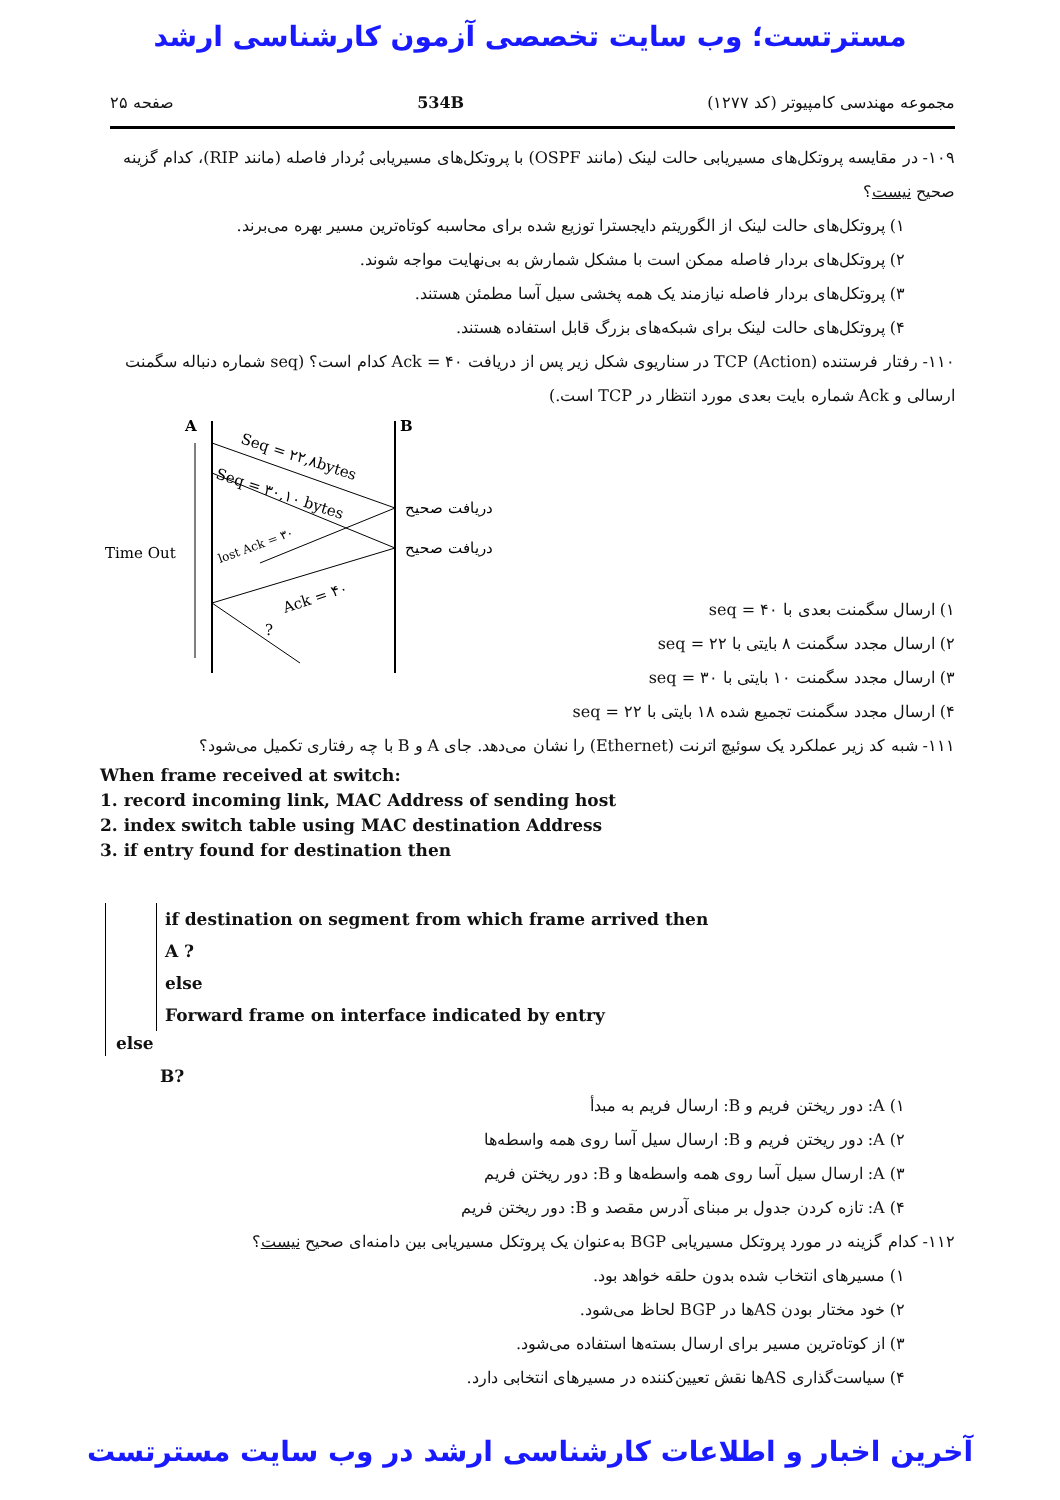مسترتست؛ وب سایت تخصصی آزمون کارشناسی ارشد
مجموعه مهندسی کامپیوتر (کد ۱۲۷۷) 534B صفحه ۲۵
۱۰۹- در مقایسه پروتکل‌های مسیریابی حالت لینک (مانند OSPF) با پروتکل‌های مسیریابی بُردار فاصله (مانند RIP)، کدام گزینه صحیح نیست؟
۱) پروتکل‌های حالت لینک از الگوریتم دایجسترا توزیع شده برای محاسبه کوتاه‌ترین مسیر بهره می‌برند.
۲) پروتکل‌های بردار فاصله ممکن است با مشکل شمارش به بی‌نهایت مواجه شوند.
۳) پروتکل‌های بردار فاصله نیازمند یک همه پخشی سیل آسا مطمئن هستند.
۴) پروتکل‌های حالت لینک برای شبکه‌های بزرگ قابل استفاده هستند.
۱۱۰- رفتار فرستنده TCP (Action) در سناریوی شکل زیر پس از دریافت Ack = ۴۰ کدام است؟ (seq شماره دنباله سگمنت ارسالی و Ack شماره بایت بعدی مورد انتظار در TCP است.)
A
B
Time Out
Seq = ۲۲,۸bytes
Seq = ۳۰,۱۰ bytes
lost Ack = ۳۰
Ack = ۴۰
?
دریافت صحیح
دریافت صحیح
۱) ارسال سگمنت بعدی با seq = ۴۰
۲) ارسال مجدد سگمنت ۸ بایتی با seq = ۲۲
۳) ارسال مجدد سگمنت ۱۰ بایتی با seq = ۳۰
۴) ارسال مجدد سگمنت تجمیع شده ۱۸ بایتی با seq = ۲۲
۱۱۱- شبه کد زیر عملکرد یک سوئیچ اترنت (Ethernet) را نشان می‌دهد. جای A و B با چه رفتاری تکمیل می‌شود؟
When frame received at switch:
1. record incoming link, MAC Address of sending host
2. index switch table using MAC destination Address
3. if entry found for destination then
if destination on segment from which frame arrived then
A ?
else
Forward frame on interface indicated by entry
else
B?
۱) A: دور ریختن فریم و B: ارسال فریم به مبدأ
۲) A: دور ریختن فریم و B: ارسال سیل آسا روی همه واسطه‌ها
۳) A: ارسال سیل آسا روی همه واسطه‌ها و B: دور ریختن فریم
۴) A: تازه کردن جدول بر مبنای آدرس مقصد و B: دور ریختن فریم
۱۱۲- کدام گزینه در مورد پروتکل مسیریابی BGP به‌عنوان یک پروتکل مسیریابی بین دامنه‌ای صحیح نیست؟
۱) مسیرهای انتخاب شده بدون حلقه خواهد بود.
۲) خود مختار بودن ASها در BGP لحاظ می‌شود.
۳) از کوتاه‌ترین مسیر برای ارسال بسته‌ها استفاده می‌شود.
۴) سیاست‌گذاری ASها نقش تعیین‌کننده در مسیرهای انتخابی دارد.
آخرین اخبار و اطلاعات کارشناسی ارشد در وب سایت مسترتست